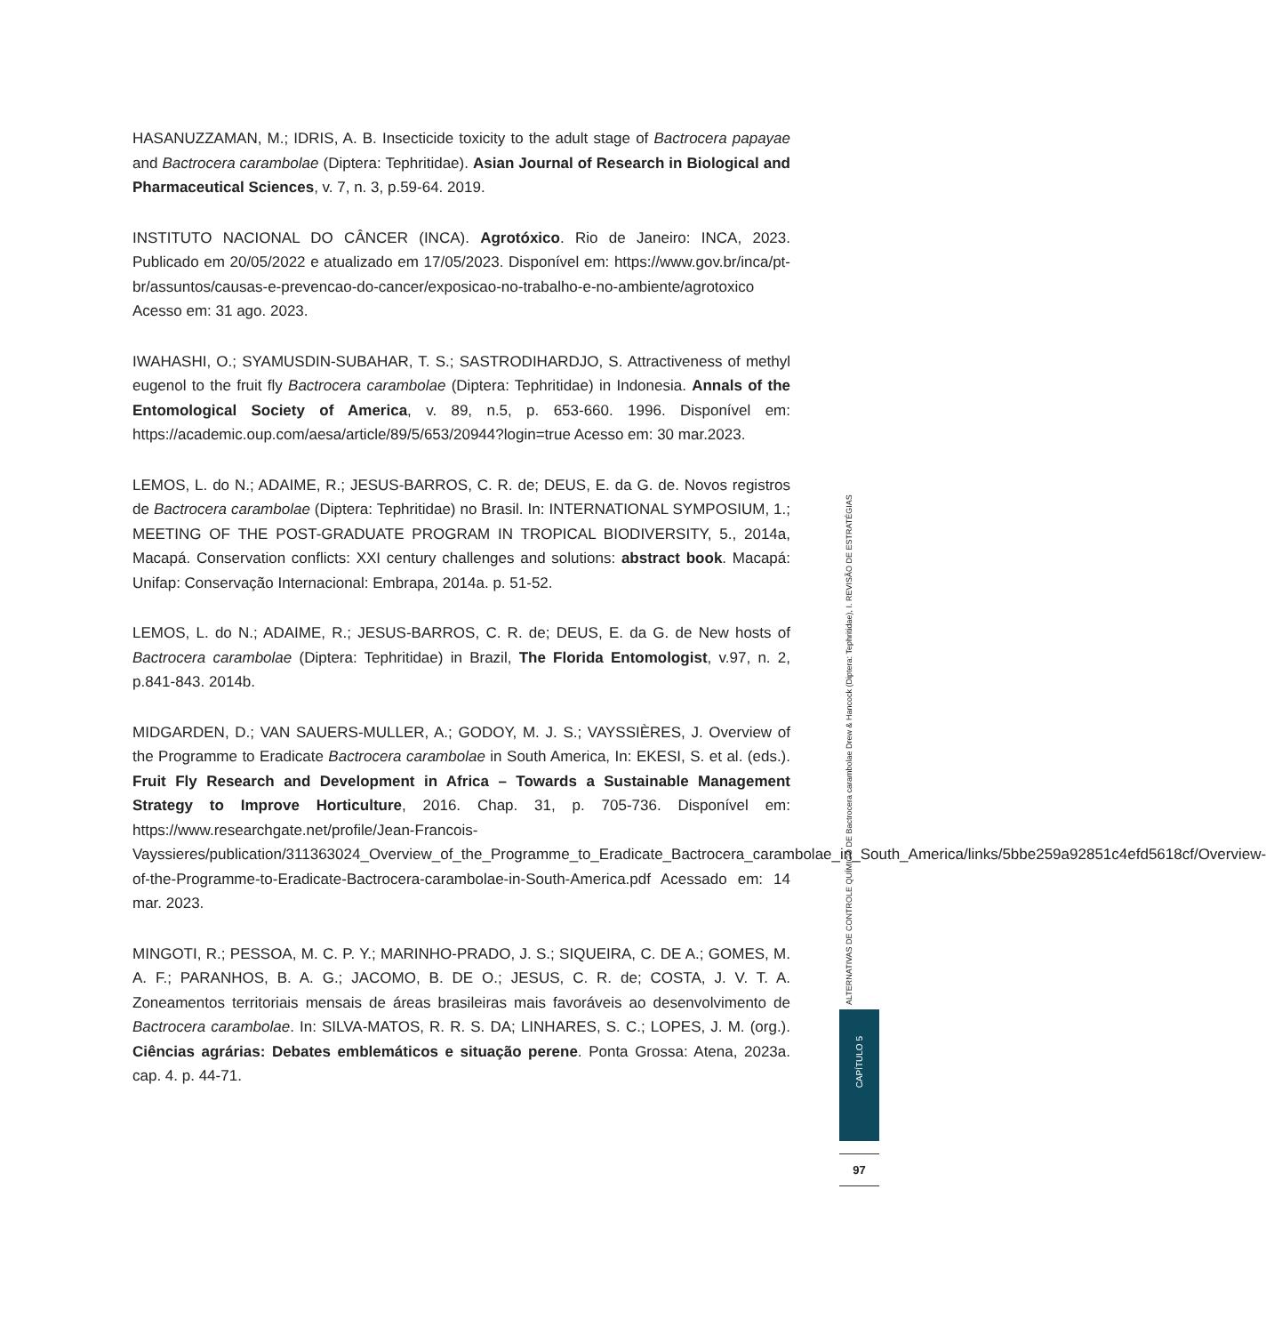HASANUZZAMAN, M.; IDRIS, A. B. Insecticide toxicity to the adult stage of Bactrocera papayae and Bactrocera carambolae (Diptera: Tephritidae). Asian Journal of Research in Biological and Pharmaceutical Sciences, v. 7, n. 3, p.59-64. 2019.
INSTITUTO NACIONAL DO CÂNCER (INCA). Agrotóxico. Rio de Janeiro: INCA, 2023. Publicado em 20/05/2022 e atualizado em 17/05/2023. Disponível em: https://www.gov.br/inca/pt-br/assuntos/causas-e-prevencao-do-cancer/exposicao-no-trabalho-e-no-ambiente/agrotoxico Acesso em: 31 ago. 2023.
IWAHASHI, O.; SYAMUSDIN-SUBAHAR, T. S.; SASTRODIHARDJO, S. Attractiveness of methyl eugenol to the fruit fly Bactrocera carambolae (Diptera: Tephritidae) in Indonesia. Annals of the Entomological Society of America, v. 89, n.5, p. 653-660. 1996. Disponível em: https://academic.oup.com/aesa/article/89/5/653/20944?login=true Acesso em: 30 mar.2023.
LEMOS, L. do N.; ADAIME, R.; JESUS-BARROS, C. R. de; DEUS, E. da G. de. Novos registros de Bactrocera carambolae (Diptera: Tephritidae) no Brasil. In: INTERNATIONAL SYMPOSIUM, 1.; MEETING OF THE POST-GRADUATE PROGRAM IN TROPICAL BIODIVERSITY, 5., 2014a, Macapá. Conservation conflicts: XXI century challenges and solutions: abstract book. Macapá: Unifap: Conservação Internacional: Embrapa, 2014a. p. 51-52.
LEMOS, L. do N.; ADAIME, R.; JESUS-BARROS, C. R. de; DEUS, E. da G. de New hosts of Bactrocera carambolae (Diptera: Tephritidae) in Brazil, The Florida Entomologist, v.97, n. 2, p.841-843. 2014b.
MIDGARDEN, D.; VAN SAUERS-MULLER, A.; GODOY, M. J. S.; VAYSSIÈRES, J. Overview of the Programme to Eradicate Bactrocera carambolae in South America, In: EKESI, S. et al. (eds.). Fruit Fly Research and Development in Africa – Towards a Sustainable Management Strategy to Improve Horticulture, 2016. Chap. 31, p. 705-736. Disponível em: https://www.researchgate.net/profile/Jean-Francois-Vayssieres/publication/311363024_Overview_of_the_Programme_to_Eradicate_Bactrocera_carambolae_in_South_America/links/5bbe259a92851c4efd5618cf/Overview-of-the-Programme-to-Eradicate-Bactrocera-carambolae-in-South-America.pdf Acessado em: 14 mar. 2023.
MINGOTI, R.; PESSOA, M. C. P. Y.; MARINHO-PRADO, J. S.; SIQUEIRA, C. DE A.; GOMES, M. A. F.; PARANHOS, B. A. G.; JACOMO, B. DE O.; JESUS, C. R. de; COSTA, J. V. T. A. Zoneamentos territoriais mensais de áreas brasileiras mais favoráveis ao desenvolvimento de Bactrocera carambolae. In: SILVA-MATOS, R. R. S. DA; LINHARES, S. C.; LOPES, J. M. (org.). Ciências agrárias: Debates emblemáticos e situação perene. Ponta Grossa: Atena, 2023a. cap. 4. p. 44-71.
ALTERNATIVAS DE CONTROLE QUÍMICO DE Bactrocera carambolae Drew & Hancock (Diptera: Tephritidae), I. REVISÃO DE ESTRATÉGIAS
CAPÍTULO 5
97